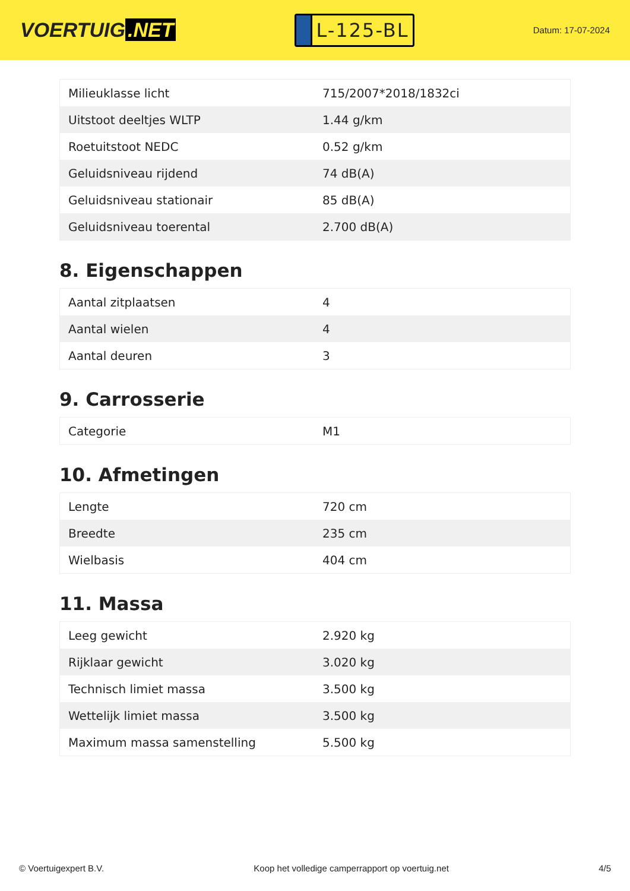VOERTUIG.NET
L-125-BL
Datum: 17-07-2024
| Milieuklasse licht | 715/2007*2018/1832ci |
| Uitstoot deeltjes WLTP | 1.44 g/km |
| Roetuitstoot NEDC | 0.52 g/km |
| Geluidsniveau rijdend | 74 dB(A) |
| Geluidsniveau stationair | 85 dB(A) |
| Geluidsniveau toerental | 2.700 dB(A) |
8. Eigenschappen
| Aantal zitplaatsen | 4 |
| Aantal wielen | 4 |
| Aantal deuren | 3 |
9. Carrosserie
| Categorie | M1 |
10. Afmetingen
| Lengte | 720 cm |
| Breedte | 235 cm |
| Wielbasis | 404 cm |
11. Massa
| Leeg gewicht | 2.920 kg |
| Rijklaar gewicht | 3.020 kg |
| Technisch limiet massa | 3.500 kg |
| Wettelijk limiet massa | 3.500 kg |
| Maximum massa samenstelling | 5.500 kg |
© Voertuigexpert B.V. Koop het volledige camperrapport op voertuig.net 4/5